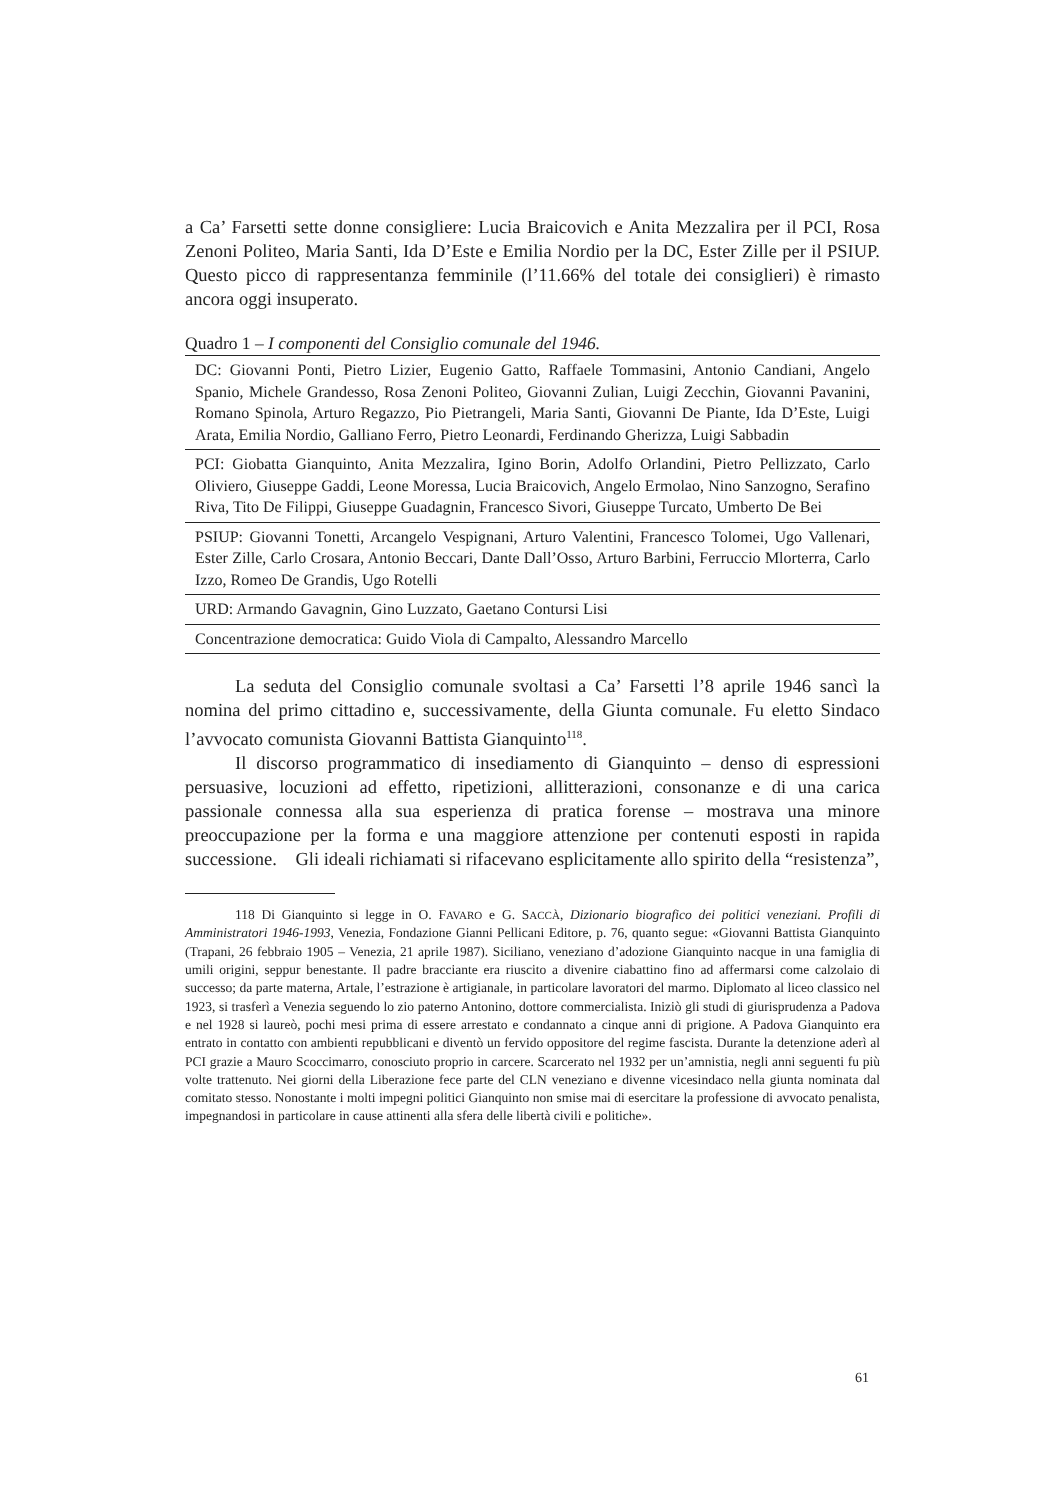a Ca’ Farsetti sette donne consigliere: Lucia Braicovich e Anita Mezzalira per il PCI, Rosa Zenoni Politeo, Maria Santi, Ida D’Este e Emilia Nordio per la DC, Ester Zille per il PSIUP. Questo picco di rappresentanza femminile (l’11.66% del totale dei consiglieri) è rimasto ancora oggi insuperato.
Quadro 1 – I componenti del Consiglio comunale del 1946.
| DC: Giovanni Ponti, Pietro Lizier, Eugenio Gatto, Raffaele Tommasini, Antonio Candiani, Angelo Spanio, Michele Grandesso, Rosa Zenoni Politeo, Giovanni Zulian, Luigi Zecchin, Giovanni Pavanini, Romano Spinola, Arturo Regazzo, Pio Pietrangeli, Maria Santi, Giovanni De Piante, Ida D’Este, Luigi Arata, Emilia Nordio, Galliano Ferro, Pietro Leonardi, Ferdinando Gherizza, Luigi Sabbadin |
| PCI: Giobatta Gianquinto, Anita Mezzalira, Igino Borin, Adolfo Orlandini, Pietro Pellizzato, Carlo Oliviero, Giuseppe Gaddi, Leone Moressa, Lucia Braicovich, Angelo Ermolao, Nino Sanzogno, Serafino Riva, Tito De Filippi, Giuseppe Guadagnin, Francesco Sivori, Giuseppe Turcato, Umberto De Bei |
| PSIUP: Giovanni Tonetti, Arcangelo Vespignani, Arturo Valentini, Francesco Tolomei, Ugo Vallenari, Ester Zille, Carlo Crosara, Antonio Beccari, Dante Dall’Osso, Arturo Barbini, Ferruccio Mlorterra, Carlo Izzo, Romeo De Grandis, Ugo Rotelli |
| URD: Armando Gavagnin, Gino Luzzato, Gaetano Contursi Lisi |
| Concentrazione democratica: Guido Viola di Campalto, Alessandro Marcello |
La seduta del Consiglio comunale svoltasi a Ca’ Farsetti l’8 aprile 1946 sancì la nomina del primo cittadino e, successivamente, della Giunta comunale. Fu eletto Sindaco l’avvocato comunista Giovanni Battista Gianquinto<sup>118</sup>.
Il discorso programmatico di insediamento di Gianquinto – denso di espressioni persuasive, locuzioni ad effetto, ripetizioni, allitterazioni, consonanze e di una carica passionale connessa alla sua esperienza di pratica forense – mostrava una minore preoccupazione per la forma e una maggiore attenzione per contenuti esposti in rapida successione. Gli ideali richiamati si rifacevano esplicitamente allo spirito della “resistenza”,
118 Di Gianquinto si legge in O. FAVARO e G. SACCÀ, Dizionario biografico dei politici veneziani. Profili di Amministratori 1946-1993, Venezia, Fondazione Gianni Pellicani Editore, p. 76, quanto segue: «Giovanni Battista Gianquinto (Trapani, 26 febbraio 1905 – Venezia, 21 aprile 1987). Siciliano, veneziano d’adozione Gianquinto nacque in una famiglia di umili origini, seppur benestante. Il padre bracciante era riuscito a divenire ciabattino fino ad affermarsi come calzolaio di successo; da parte materna, Artale, l’estrazione è artigianale, in particolare lavoratori del marmo. Diplomato al liceo classico nel 1923, si trasferì a Venezia seguendo lo zio paterno Antonino, dottore commercialista. Iniziò gli studi di giurisprudenza a Padova e nel 1928 si laureò, pochi mesi prima di essere arrestato e condannato a cinque anni di prigione. A Padova Gianquinto era entrato in contatto con ambienti repubblicani e diventò un fervido oppositore del regime fascista. Durante la detenzione aderì al PCI grazie a Mauro Scoccimarro, conosciuto proprio in carcere. Scarcerato nel 1932 per un’amnistia, negli anni seguenti fu più volte trattenuto. Nei giorni della Liberazione fece parte del CLN veneziano e divenne vicesindaco nella giunta nominata dal comitato stesso. Nonostante i molti impegni politici Gianquinto non smise mai di esercitare la professione di avvocato penalista, impegnandosi in particolare in cause attinenti alla sfera delle libertà civili e politiche».
61